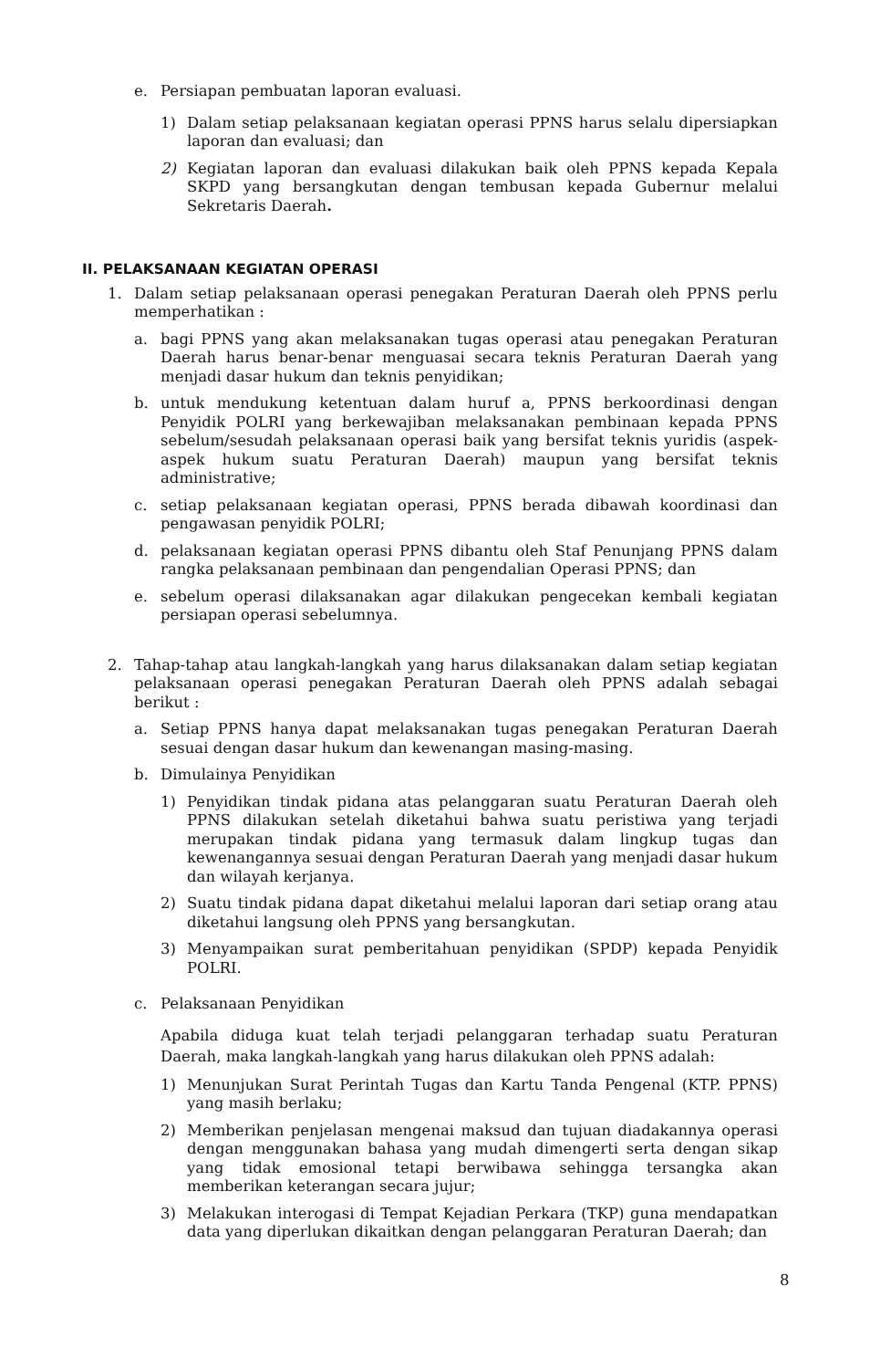e. Persiapan pembuatan laporan evaluasi.
1) Dalam setiap pelaksanaan kegiatan operasi PPNS harus selalu dipersiapkan laporan dan evaluasi; dan
2) Kegiatan laporan dan evaluasi dilakukan baik oleh PPNS kepada Kepala SKPD yang bersangkutan dengan tembusan kepada Gubernur melalui Sekretaris Daerah.
II. PELAKSANAAN KEGIATAN OPERASI
1. Dalam setiap pelaksanaan operasi penegakan Peraturan Daerah oleh PPNS perlu memperhatikan :
a. bagi PPNS yang akan melaksanakan tugas operasi atau penegakan Peraturan Daerah harus benar-benar menguasai secara teknis Peraturan Daerah yang menjadi dasar hukum dan teknis penyidikan;
b. untuk mendukung ketentuan dalam huruf a, PPNS berkoordinasi dengan Penyidik POLRI yang berkewajiban melaksanakan pembinaan kepada PPNS sebelum/sesudah pelaksanaan operasi baik yang bersifat teknis yuridis (aspek-aspek hukum suatu Peraturan Daerah) maupun yang bersifat teknis administrative;
c. setiap pelaksanaan kegiatan operasi, PPNS berada dibawah koordinasi dan pengawasan penyidik POLRI;
d. pelaksanaan kegiatan operasi PPNS dibantu oleh Staf Penunjang PPNS dalam rangka pelaksanaan pembinaan dan pengendalian Operasi PPNS; dan
e. sebelum operasi dilaksanakan agar dilakukan pengecekan kembali kegiatan persiapan operasi sebelumnya.
2. Tahap-tahap atau langkah-langkah yang harus dilaksanakan dalam setiap kegiatan pelaksanaan operasi penegakan Peraturan Daerah oleh PPNS adalah sebagai berikut :
a. Setiap PPNS hanya dapat melaksanakan tugas penegakan Peraturan Daerah sesuai dengan dasar hukum dan kewenangan masing-masing.
b. Dimulainya Penyidikan
1) Penyidikan tindak pidana atas pelanggaran suatu Peraturan Daerah oleh PPNS dilakukan setelah diketahui bahwa suatu peristiwa yang terjadi merupakan tindak pidana yang termasuk dalam lingkup tugas dan kewenangannya sesuai dengan Peraturan Daerah yang menjadi dasar hukum dan wilayah kerjanya.
2) Suatu tindak pidana dapat diketahui melalui laporan dari setiap orang atau diketahui langsung oleh PPNS yang bersangkutan.
3) Menyampaikan surat pemberitahuan penyidikan (SPDP) kepada Penyidik POLRI.
c. Pelaksanaan Penyidikan
Apabila diduga kuat telah terjadi pelanggaran terhadap suatu Peraturan Daerah, maka langkah-langkah yang harus dilakukan oleh PPNS adalah:
1) Menunjukan Surat Perintah Tugas dan Kartu Tanda Pengenal (KTP. PPNS) yang masih berlaku;
2) Memberikan penjelasan mengenai maksud dan tujuan diadakannya operasi dengan menggunakan bahasa yang mudah dimengerti serta dengan sikap yang tidak emosional tetapi berwibawa sehingga tersangka akan memberikan keterangan secara jujur;
3) Melakukan interogasi di Tempat Kejadian Perkara (TKP) guna mendapatkan data yang diperlukan dikaitkan dengan pelanggaran Peraturan Daerah; dan
8